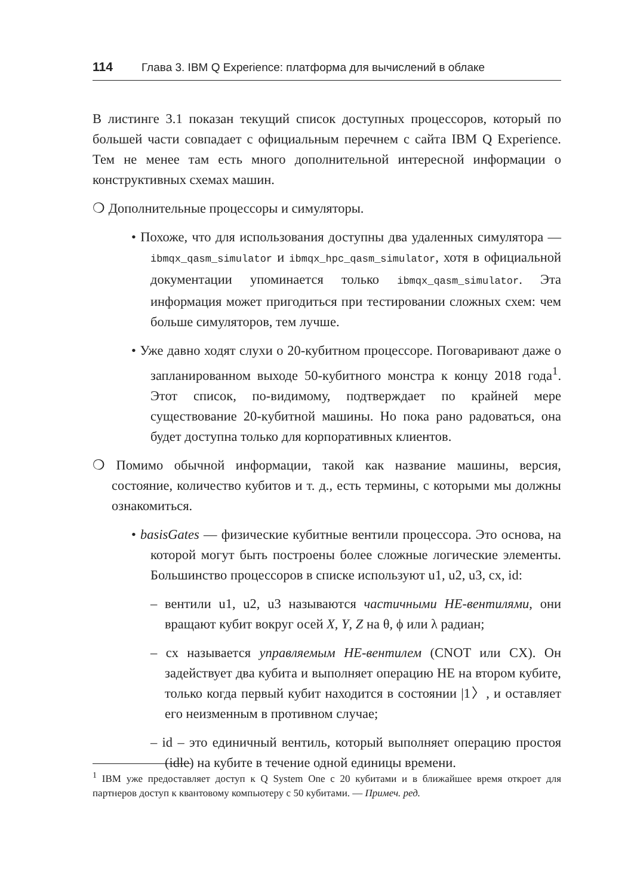114 Глава 3. IBM Q Experience: платформа для вычислений в облаке
В листинге 3.1 показан текущий список доступных процессоров, который по большей части совпадает с официальным перечнем с сайта IBM Q Experience. Тем не менее там есть много дополнительной интересной информации о конструктивных схемах машин.
❍ Дополнительные процессоры и симуляторы.
• Похоже, что для использования доступны два удаленных симулятора — ibmqx_qasm_simulator и ibmqx_hpc_qasm_simulator, хотя в официальной документации упоминается только ibmqx_qasm_simulator. Эта информация может пригодиться при тестировании сложных схем: чем больше симуляторов, тем лучше.
• Уже давно ходят слухи о 20-кубитном процессоре. Поговаривают даже о запланированном выходе 50-кубитного монстра к концу 2018 года<sup>1</sup>. Этот список, по-видимому, подтверждает по крайней мере существование 20-кубитной машины. Но пока рано радоваться, она будет доступна только для корпоративных клиентов.
❍ Помимо обычной информации, такой как название машины, версия, состояние, количество кубитов и т. д., есть термины, с которыми мы должны ознакомиться.
• basisGates — физические кубитные вентили процессора. Это основа, на которой могут быть построены более сложные логические элементы. Большинство процессоров в списке используют u1, u2, u3, cx, id:
– вентили u1, u2, u3 называются частичными НЕ-вентилями, они вращают кубит вокруг осей X, Y, Z на θ, ϕ или λ радиан;
– cx называется управляемым НЕ-вентилем (CNOT или CX). Он задействует два кубита и выполняет операцию НЕ на втором кубите, только когда первый кубит находится в состоянии |1〉, и оставляет его неизменным в противном случае;
– id – это единичный вентиль, который выполняет операцию простоя (idle) на кубите в течение одной единицы времени.
<sup>1</sup> IBM уже предоставляет доступ к Q System One с 20 кубитами и в ближайшее время откроет для партнеров доступ к квантовому компьютеру с 50 кубитами. — Примеч. ред.